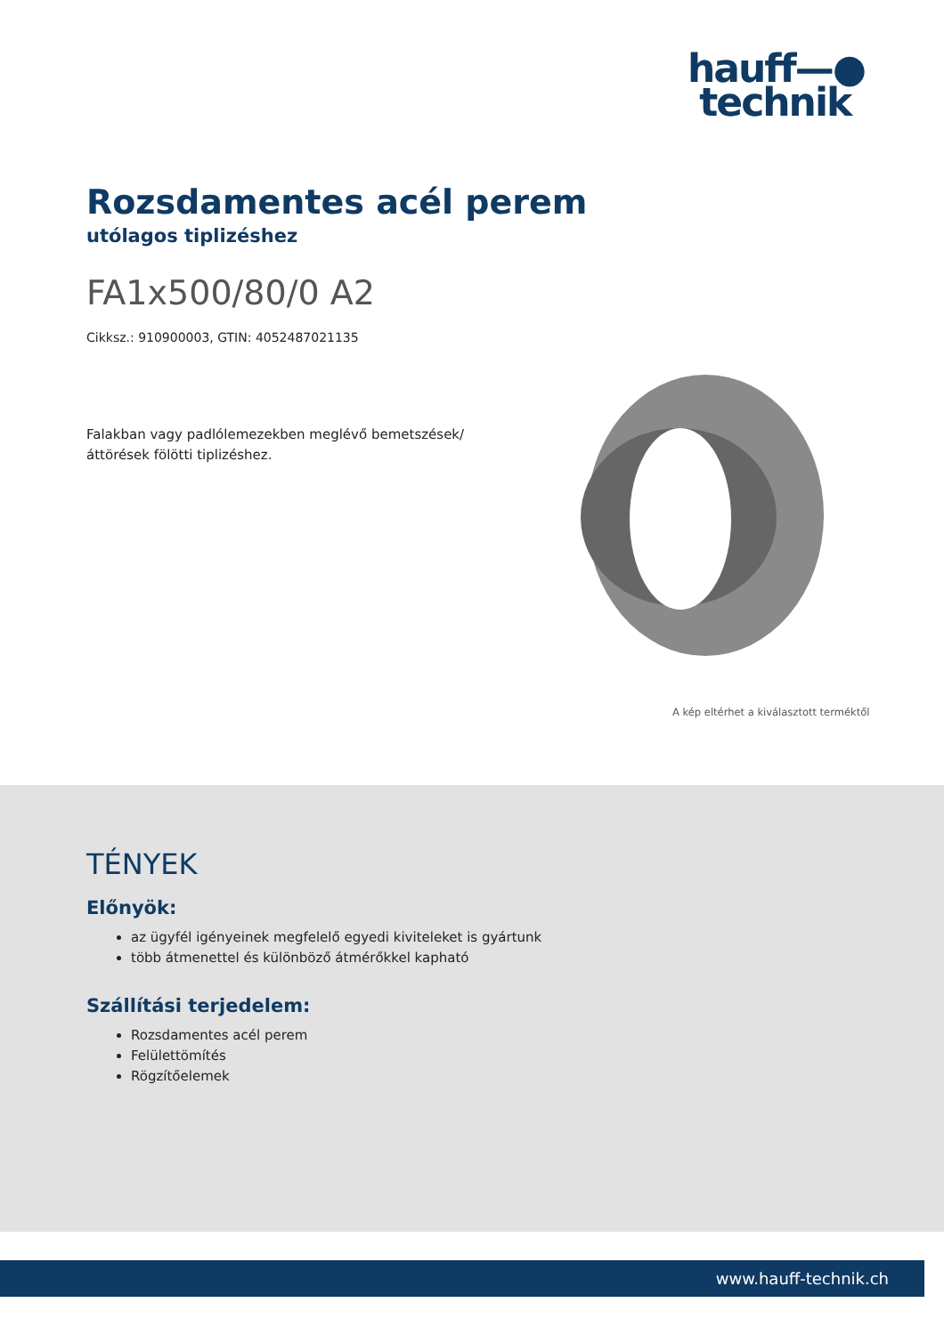hauff—●
technik
Rozsdamentes acél perem
utólagos tiplizéshez
FA1x500/80/0 A2
Cikksz.: 910900003, GTIN: 4052487021135
Falakban vagy padlólemezekben meglévő bemetszések/áttörések fölötti tiplizéshez.
A kép eltérhet a kiválasztott terméktől
TÉNYEK
Előnyök:
az ügyfél igényeinek megfelelő egyedi kiviteleket is gyártunk
több átmenettel és különböző átmérőkkel kapható
Szállítási terjedelem:
Rozsdamentes acél perem
Felülettömítés
Rögzítőelemek
www.hauff-technik.ch